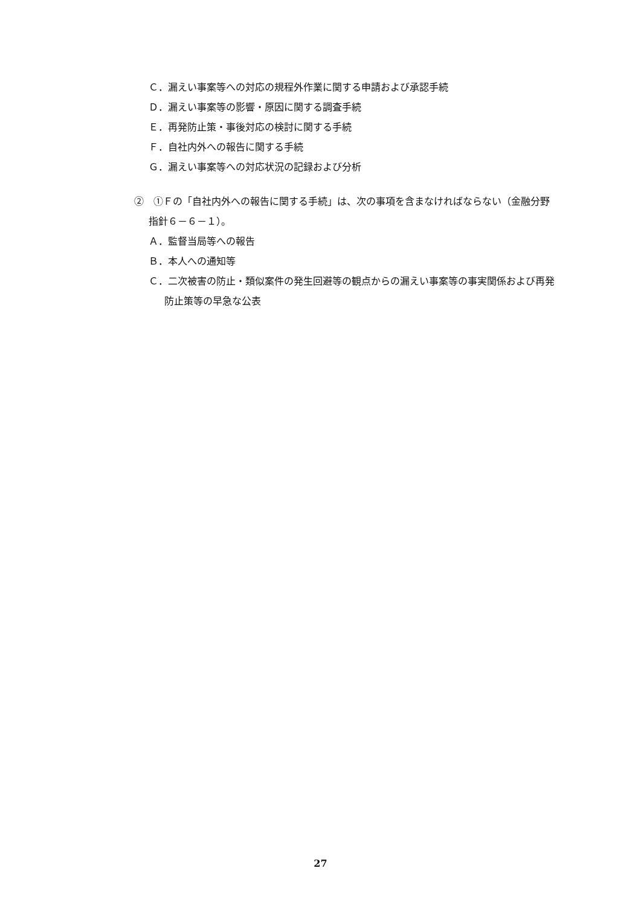Ｃ．漏えい事案等への対応の規程外作業に関する申請および承認手続
Ｄ．漏えい事案等の影響・原因に関する調査手続
Ｅ．再発防止策・事後対応の検討に関する手続
Ｆ．自社内外への報告に関する手続
Ｇ．漏えい事案等への対応状況の記録および分析
②　①Ｆの「自社内外への報告に関する手続」は、次の事項を含まなければならない（金融分野指針６－６－１）。
Ａ．監督当局等への報告
Ｂ．本人への通知等
Ｃ．二次被害の防止・類似案件の発生回避等の観点からの漏えい事案等の事実関係および再発防止策等の早急な公表
27